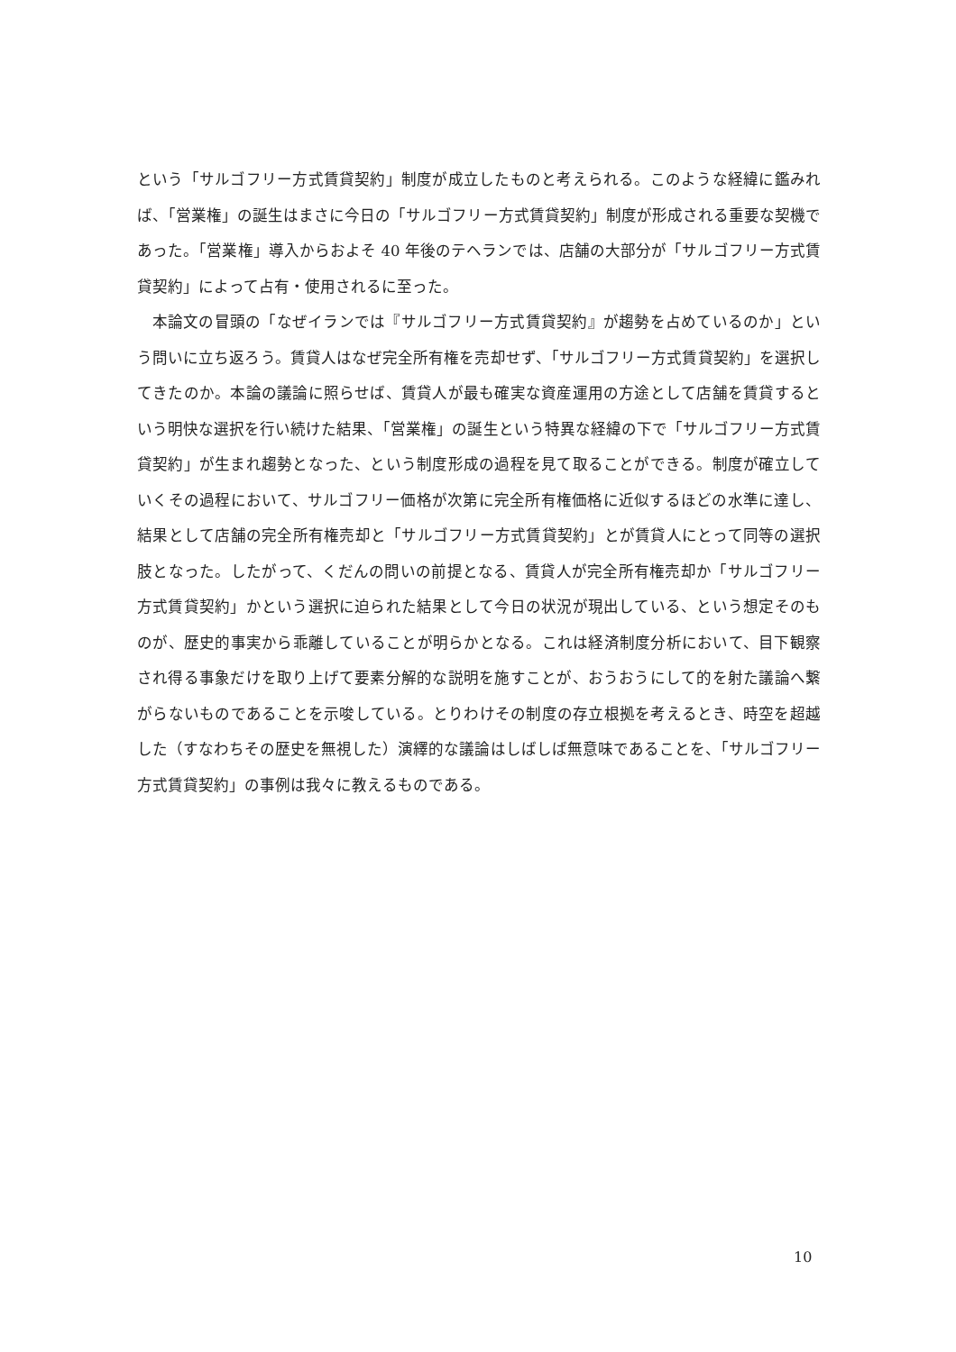という「サルゴフリー方式賃貸契約」制度が成立したものと考えられる。このような経緯に鑑みれば、「営業権」の誕生はまさに今日の「サルゴフリー方式賃貸契約」制度が形成される重要な契機であった。「営業権」導入からおよそ 40 年後のテヘランでは、店舗の大部分が「サルゴフリー方式賃貸契約」によって占有・使用されるに至った。
本論文の冒頭の「なぜイランでは『サルゴフリー方式賃貸契約』が趨勢を占めているのか」という問いに立ち返ろう。賃貸人はなぜ完全所有権を売却せず、「サルゴフリー方式賃貸契約」を選択してきたのか。本論の議論に照らせば、賃貸人が最も確実な資産運用の方途として店舗を賃貸するという明快な選択を行い続けた結果、「営業権」の誕生という特異な経緯の下で「サルゴフリー方式賃貸契約」が生まれ趨勢となった、という制度形成の過程を見て取ることができる。制度が確立していくその過程において、サルゴフリー価格が次第に完全所有権価格に近似するほどの水準に達し、結果として店舗の完全所有権売却と「サルゴフリー方式賃貸契約」とが賃貸人にとって同等の選択肢となった。したがって、くだんの問いの前提となる、賃貸人が完全所有権売却か「サルゴフリー方式賃貸契約」かという選択に迫られた結果として今日の状況が現出している、という想定そのものが、歴史的事実から乖離していることが明らかとなる。これは経済制度分析において、目下観察され得る事象だけを取り上げて要素分解的な説明を施すことが、おうおうにして的を射た議論へ繋がらないものであることを示唆している。とりわけその制度の存立根拠を考えるとき、時空を超越した（すなわちその歴史を無視した）演繹的な議論はしばしば無意味であることを、「サルゴフリー方式賃貸契約」の事例は我々に教えるものである。
10